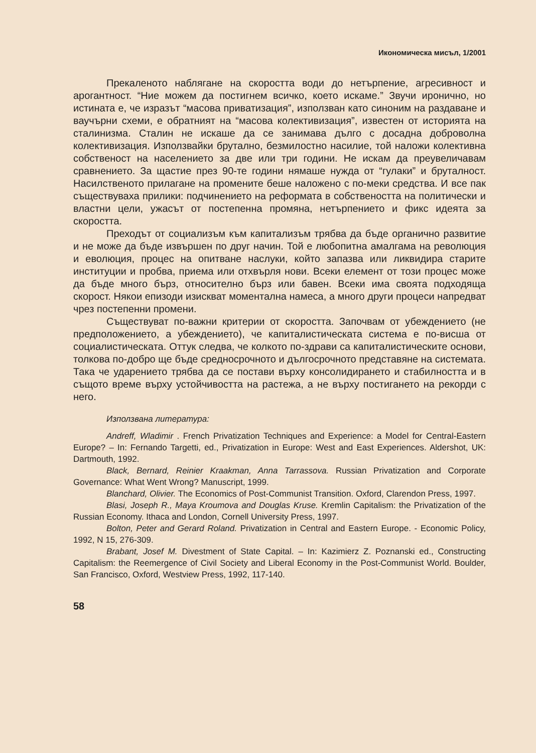Икономическа мисъл, 1/2001
Прекаленото наблягане на скоростта води до нетърпение, агресивност и арогантност. “Ние можем да постигнем всичко, което искаме.” Звучи иронично, но истината е, че изразът “масова приватизация”, използван като синоним на раздаване и ваучърни схеми, е обратният на “масова колективизация”, известен от историята на сталинизма. Сталин не искаше да се занимава дълго с досадна доброволна колективизация. Използвайки брутално, безмилостно насилие, той наложи колективна собственост на населението за две или три години. Не искам да преувеличавам сравнението. За щастие през 90-те години нямаше нужда от “гулаки” и бруталност. Насилственото прилагане на промените беше наложено с по-меки средства. И все пак съществуваха прилики: подчинението на реформата в собствеността на политически и властни цели, ужасът от постепенна промяна, нетърпението и фикс идеята за скоростта.
Преходът от социализъм към капитализъм трябва да бъде органично развитие и не може да бъде извършен по друг начин. Той е любопитна амалгама на революция и еволюция, процес на опитване наслуки, който запазва или ликвидира старите институции и пробва, приема или отхвърля нови. Всеки елемент от този процес може да бъде много бърз, относително бърз или бавен. Всеки има своята подходяща скорост. Някои епизоди изискват моментална намеса, а много други процеси напредват чрез постепенни промени.
Съществуват по-важни критерии от скоростта. Започвам от убеждението (не предположението, а убеждението), че капиталистическата система е по-висша от социалистическата. Оттук следва, че колкото по-здрави са капиталистическите основи, толкова по-добро ще бъде средносрочното и дългосрочното представяне на системата. Така че ударението трябва да се постави върху консолидирането и стабилността и в същото време върху устойчивостта на растежа, а не върху постигането на рекорди с него.
Използвана литература:
Andreff, Wladimir . French Privatization Techniques and Experience: a Model for Central-Eastern Europe? – In: Fernando Targetti, ed., Privatization in Europe: West and East Experiences. Aldershot, UK: Dartmouth, 1992.
Black, Bernard, Reinier Kraakman, Anna Tarrassova. Russian Privatization and Corporate Governance: What Went Wrong? Manuscript, 1999.
Blanchard, Olivier. The Economics of Post-Communist Transition. Oxford, Clarendon Press, 1997.
Blasi, Joseph R., Maya Kroumova and Douglas Kruse. Kremlin Capitalism: the Privatization of the Russian Economy. Ithaca and London, Cornell University Press, 1997.
Bolton, Peter and Gerard Roland. Privatization in Central and Eastern Europe. - Economic Policy, 1992, N 15, 276-309.
Brabant, Josef M. Divestment of State Capital. – In: Kazimierz Z. Poznanski ed., Constructing Capitalism: the Reemergence of Civil Society and Liberal Economy in the Post-Communist World. Boulder, San Francisco, Oxford, Westview Press, 1992, 117-140.
58